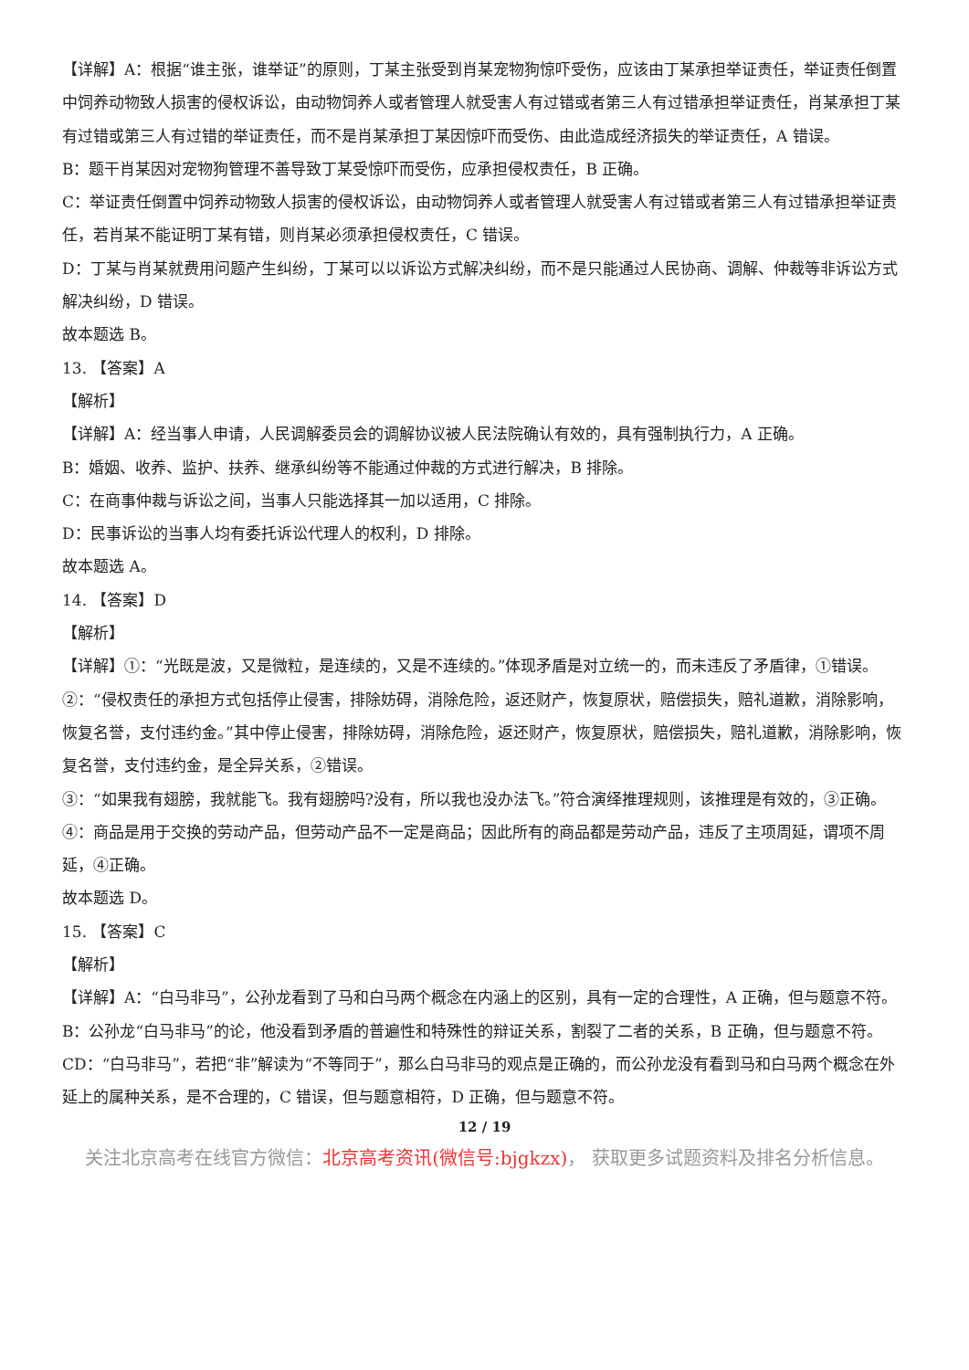【详解】A：根据“谁主张，谁举证”的原则，丁某主张受到肖某宠物狗惊吓受伤，应该由丁某承担举证责任，举证责任倒置中饲养动物致人损害的侵权诉讼，由动物饲养人或者管理人就受害人有过错或者第三人有过错承担举证责任，肖某承担丁某有过错或第三人有过错的举证责任，而不是肖某承担丁某因惊吓而受伤、由此造成经济损失的举证责任，A 错误。
B：题干肖某因对宠物狗管理不善导致丁某受惊吓而受伤，应承担侵权责任，B 正确。
C：举证责任倒置中饲养动物致人损害的侵权诉讼，由动物饲养人或者管理人就受害人有过错或者第三人有过错承担举证责任，若肖某不能证明丁某有错，则肖某必须承担侵权责任，C 错误。
D：丁某与肖某就费用问题产生纠纷，丁某可以以诉讼方式解决纠纷，而不是只能通过人民协商、调解、仲裁等非诉讼方式解决纠纷，D 错误。
故本题选 B。
13. 【答案】A
【解析】
【详解】A：经当事人申请，人民调解委员会的调解协议被人民法院确认有效的，具有强制执行力，A 正确。
B：婚姻、收养、监护、扶养、继承纠纷等不能通过仲裁的方式进行解决，B 排除。
C：在商事仲裁与诉讼之间，当事人只能选择其一加以适用，C 排除。
D：民事诉讼的当事人均有委托诉讼代理人的权利，D 排除。
故本题选 A。
14. 【答案】D
【解析】
【详解】①：“光既是波，又是微粒，是连续的，又是不连续的。”体现矛盾是对立统一的，而未违反了矛盾律，①错误。
②：“侵权责任的承担方式包括停止侵害，排除妨碍，消除危险，返还财产，恢复原状，赔偿损失，赔礼道歉，消除影响，恢复名誉，支付违约金。”其中停止侵害，排除妨碍，消除危险，返还财产，恢复原状，赔偿损失，赔礼道歉，消除影响，恢复名誉，支付违约金，是全异关系，②错误。
③：“如果我有翅膀，我就能飞。我有翅膀吗?没有，所以我也没办法飞。”符合演绎推理规则，该推理是有效的，③正确。
④：商品是用于交换的劳动产品，但劳动产品不一定是商品；因此所有的商品都是劳动产品，违反了主项周延，谓项不周延，④正确。
故本题选 D。
15. 【答案】C
【解析】
【详解】A：“白马非马”，公孙龙看到了马和白马两个概念在内涵上的区别，具有一定的合理性，A 正确，但与题意不符。
B：公孙龙“白马非马”的论，他没看到矛盾的普遍性和特殊性的辩证关系，割裂了二者的关系，B 正确，但与题意不符。
CD：“白马非马”，若把“非”解读为“不等同于”，那么白马非马的观点是正确的，而公孙龙没有看到马和白马两个概念在外延上的属种关系，是不合理的，C 错误，但与题意相符，D 正确，但与题意不符。
12 / 19
关注北京高考在线官方微信：北京高考资讯(微信号:bjgkzx)， 获取更多试题资料及排名分析信息。